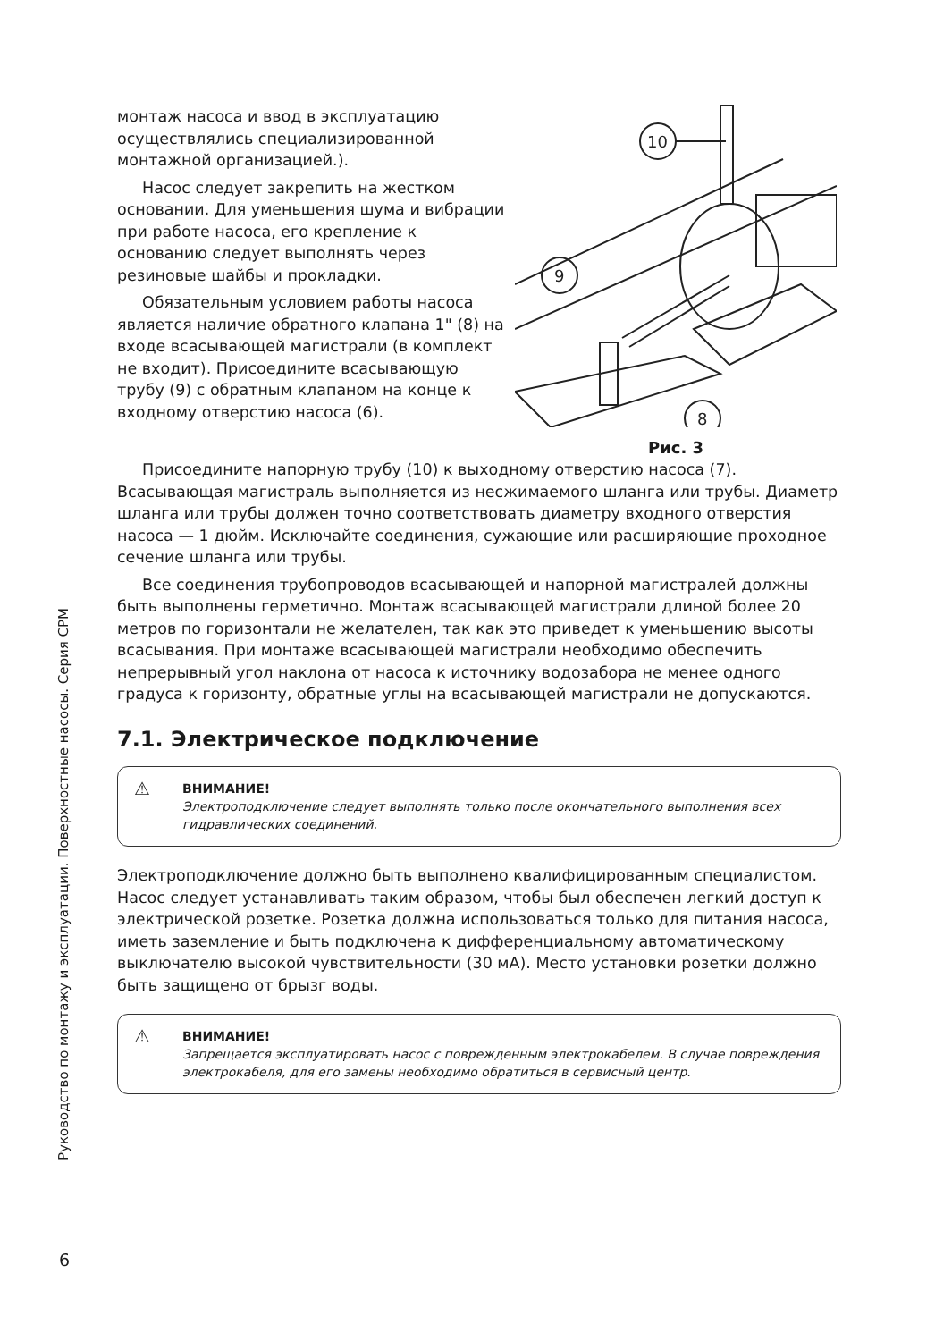Руководство по монтажу и эксплуатации. Поверхностные насосы. Серия CPM
монтаж насоса и ввод в эксплуатацию осуществлялись специализированной монтажной организацией.).
Насос следует закрепить на жестком основании. Для уменьшения шума и вибрации при работе насоса, его крепление к основанию следует выполнять через резиновые шайбы и прокладки.
Обязательным условием работы насоса является наличие обратного клапана 1" (8) на входе всасывающей магистрали (в комплект не входит). Присоедините всасывающую трубу (9) с обратным клапаном на конце к входному отверстию насоса (6).
10
9
8
Рис. 3
Присоедините напорную трубу (10) к выходному отверстию насоса (7). Всасывающая магистраль выполняется из несжимаемого шланга или трубы. Диаметр шланга или трубы должен точно соответствовать диаметру входного отверстия насоса — 1 дюйм. Исключайте соединения, сужающие или расширяющие проходное сечение шланга или трубы.
Все соединения трубопроводов всасывающей и напорной магистралей должны быть выполнены герметично. Монтаж всасывающей магистрали длиной более 20 метров по горизонтали не желателен, так как это приведет к уменьшению высоты всасывания. При монтаже всасывающей магистрали необходимо обеспечить непрерывный угол наклона от насоса к источнику водозабора не менее одного градуса к горизонту, обратные углы на всасывающей магистрали не допускаются.
7.1. Электрическое подключение
⚠ ВНИМАНИЕ!
Электроподключение следует выполнять только после окончательного выполнения всех гидравлических соединений.
Электроподключение должно быть выполнено квалифицированным специалистом. Насос следует устанавливать таким образом, чтобы был обеспечен легкий доступ к электрической розетке. Розетка должна использоваться только для питания насоса, иметь заземление и быть подключена к дифференциальному автоматическому выключателю высокой чувствительности (30 мА). Место установки розетки должно быть защищено от брызг воды.
⚠ ВНИМАНИЕ!
Запрещается эксплуатировать насос с поврежденным электрокабелем. В случае повреждения электрокабеля, для его замены необходимо обратиться в сервисный центр.
6